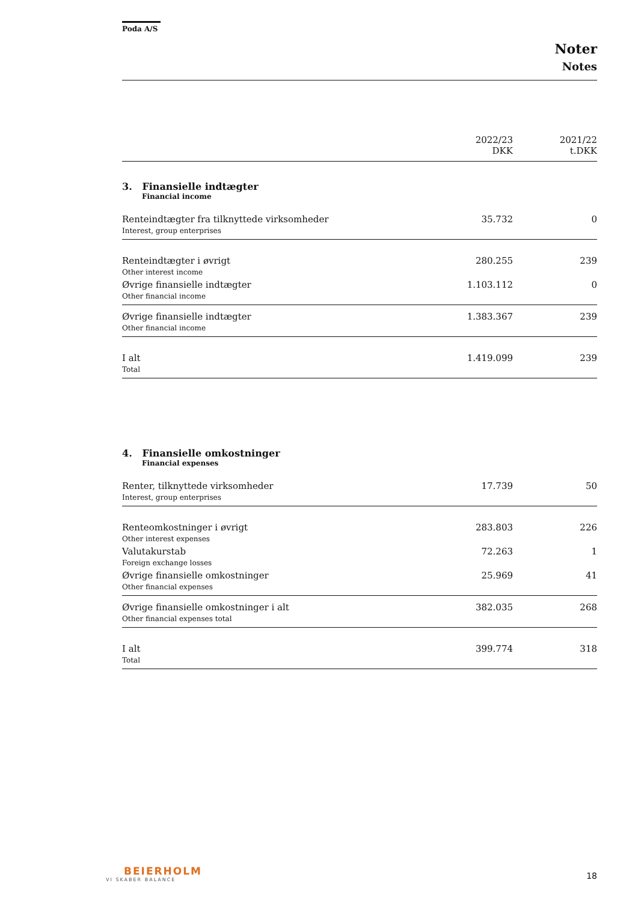Poda A/S
Noter
Notes
| | 2022/23 DKK | 2021/22 t.DKK |
3. Finansielle indtægter
Financial income
| Renteindtægter fra tilknyttede virksomheder Interest, group enterprises | 35.732 | 0 |
| Renteindtægter i øvrigt Other interest income | 280.255 | 239 |
| Øvrige finansielle indtægter Other financial income | 1.103.112 | 0 |
| Øvrige finansielle indtægter Other financial income | 1.383.367 | 239 |
| I alt Total | 1.419.099 | 239 |
4. Finansielle omkostninger
Financial expenses
| Renter, tilknyttede virksomheder Interest, group enterprises | 17.739 | 50 |
| Renteomkostninger i øvrigt Other interest expenses | 283.803 | 226 |
| Valutakurstab Foreign exchange losses | 72.263 | 1 |
| Øvrige finansielle omkostninger Other financial expenses | 25.969 | 41 |
| Øvrige finansielle omkostninger i alt Other financial expenses total | 382.035 | 268 |
| I alt Total | 399.774 | 318 |
BEIERHOLM
VI SKABER BALANCE
18